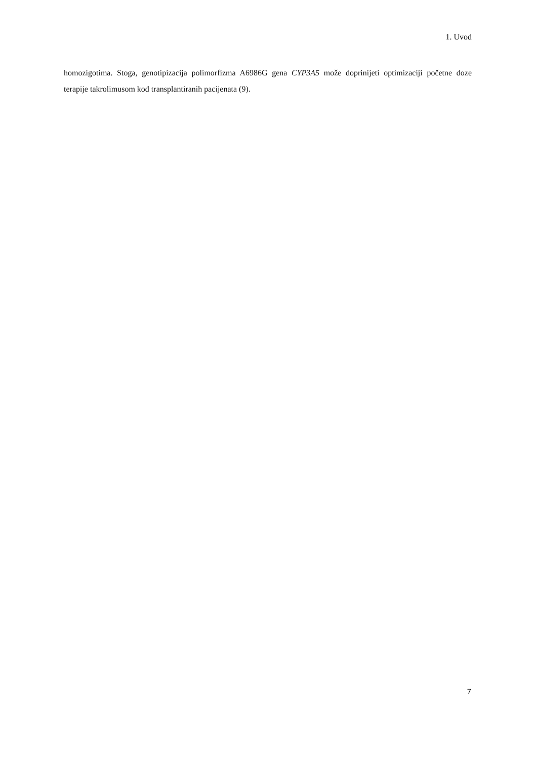1. Uvod
homozigotima. Stoga, genotipizacija polimorfizma A6986G gena CYP3A5 može doprinijeti optimizaciji početne doze terapije takrolimusom kod transplantiranih pacijenata (9).
7